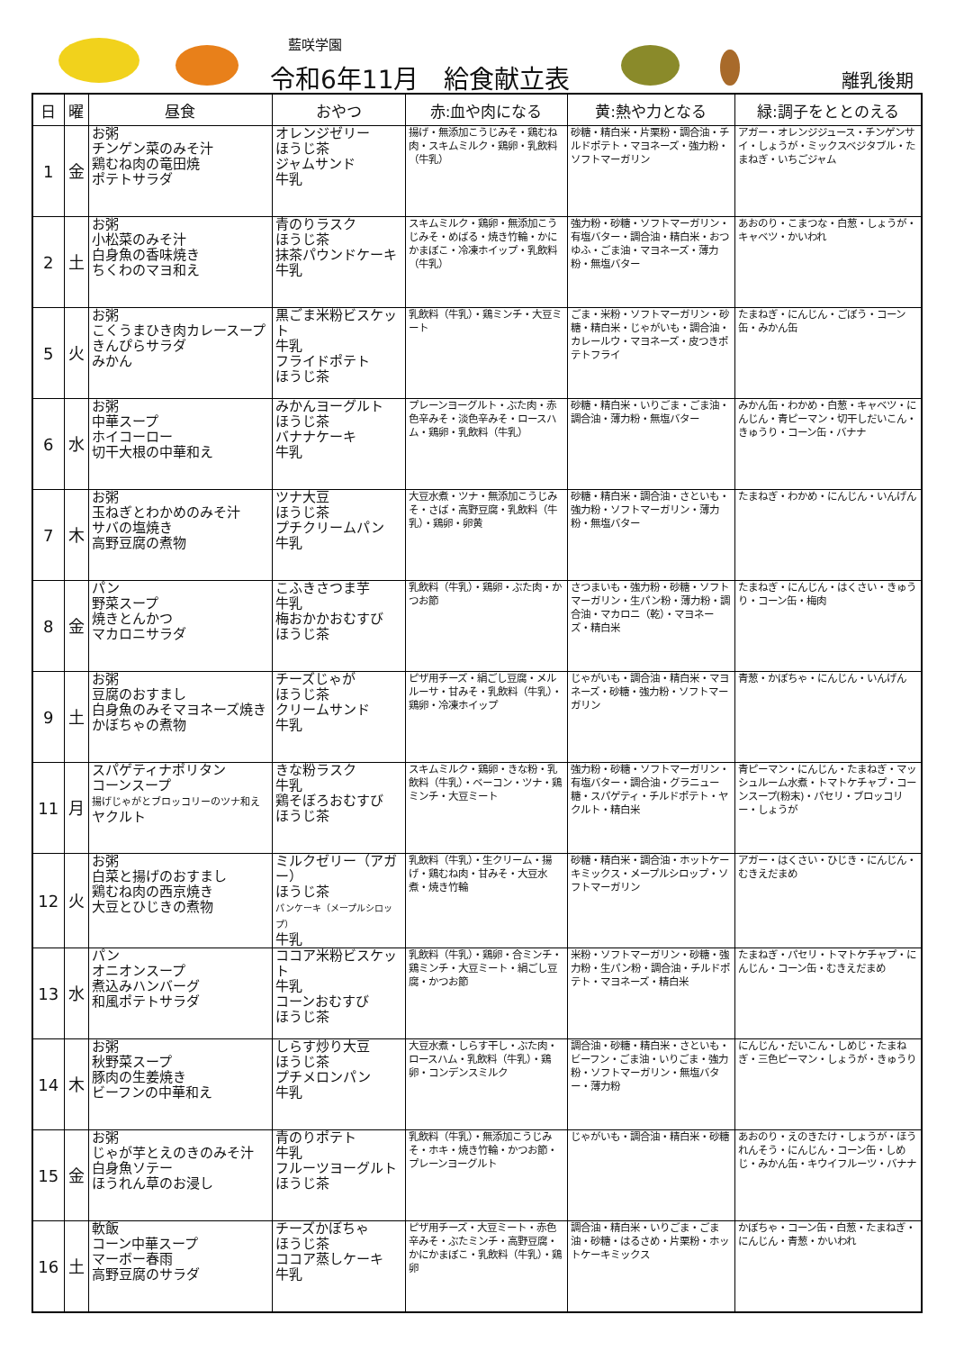藍咲学園
令和6年11月　給食献立表 離乳後期
| 日 | 曜 | 昼食 | おやつ | 赤:血や肉になる | 黄:熱や力となる | 緑:調子をととのえる |
| --- | --- | --- | --- | --- | --- | --- |
| 1 | 金 | お粥 チンゲン菜のみそ汁 鶏むね肉の竜田焼 ポテトサラダ | オレンジゼリー ほうじ茶 ジャムサンド 牛乳 | 揚げ・無添加こうじみそ・鶏むね肉・スキムミルク・鶏卵・乳飲料（牛乳） | 砂糖・精白米・片栗粉・調合油・チルドポテト・マヨネーズ・強力粉・ソフトマーガリン | アガー・オレンジジュース・チンゲンサイ・しょうが・ミックスベジタブル・たまねぎ・いちごジャム |
| 2 | 土 | お粥 小松菜のみそ汁 白身魚の香味焼き ちくわのマヨ和え | 青のりラスク ほうじ茶 抹茶パウンドケーキ 牛乳 | スキムミルク・鶏卵・無添加こうじみそ・めばる・焼き竹輪・かにかまぼこ・冷凍ホイップ・乳飲料（牛乳） | 強力粉・砂糖・ソフトマーガリン・有塩バター・調合油・精白米・おつゆふ・ごま油・マヨネーズ・薄力粉・無塩バター | あおのり・こまつな・白葱・しょうが・キャベツ・かいわれ |
| 5 | 火 | お粥 こくうまひき肉カレースープ きんぴらサラダ みかん | 黒ごま米粉ビスケット 牛乳 フライドポテト ほうじ茶 | 乳飲料（牛乳）・鶏ミンチ・大豆ミート | ごま・米粉・ソフトマーガリン・砂糖・精白米・じゃがいも・調合油・カレールウ・マヨネーズ・皮つきポテトフライ | たまねぎ・にんじん・ごぼう・コーン缶・みかん缶 |
| 6 | 水 | お粥 中華スープ ホイコーロー 切干大根の中華和え | みかんヨーグルト ほうじ茶 バナナケーキ 牛乳 | プレーンヨーグルト・ぶた肉・赤色辛みそ・淡色辛みそ・ロースハム・鶏卵・乳飲料（牛乳） | 砂糖・精白米・いりごま・ごま油・調合油・薄力粉・無塩バター | みかん缶・わかめ・白葱・キャベツ・にんじん・青ピーマン・切干しだいこん・きゅうり・コーン缶・バナナ |
| 7 | 木 | お粥 玉ねぎとわかめのみそ汁 サバの塩焼き 高野豆腐の煮物 | ツナ大豆 ほうじ茶 プチクリームパン 牛乳 | 大豆水煮・ツナ・無添加こうじみそ・さば・高野豆腐・乳飲料（牛乳）・鶏卵・卵黄 | 砂糖・精白米・調合油・さといも・強力粉・ソフトマーガリン・薄力粉・無塩バター | たまねぎ・わかめ・にんじん・いんげん |
| 8 | 金 | パン 野菜スープ 焼きとんかつ マカロニサラダ | こふきさつま芋 牛乳 梅おかかおむすび ほうじ茶 | 乳飲料（牛乳）・鶏卵・ぶた肉・かつお節 | さつまいも・強力粉・砂糖・ソフトマーガリン・生パン粉・薄力粉・調合油・マカロニ（乾）・マヨネーズ・精白米 | たまねぎ・にんじん・はくさい・きゅうり・コーン缶・梅肉 |
| 9 | 土 | お粥 豆腐のおすまし 白身魚のみそマヨネーズ焼き かぼちゃの煮物 | チーズじゃが ほうじ茶 クリームサンド 牛乳 | ピザ用チーズ・絹ごし豆腐・メルルーサ・甘みそ・乳飲料（牛乳）・鶏卵・冷凍ホイップ | じゃがいも・調合油・精白米・マヨネーズ・砂糖・強力粉・ソフトマーガリン | 青葱・かぼちゃ・にんじん・いんげん |
| 11 | 月 | スパゲティナポリタン コーンスープ 揚げじゃがとブロッコリーのツナ和え ヤクルト | きな粉ラスク 牛乳 鶏そぼろおむすび ほうじ茶 | スキムミルク・鶏卵・きな粉・乳飲料（牛乳）・ベーコン・ツナ・鶏ミンチ・大豆ミート | 強力粉・砂糖・ソフトマーガリン・有塩バター・調合油・グラニュー糖・スパゲティ・チルドポテト・ヤクルト・精白米 | 青ピーマン・にんじん・たまねぎ・マッシュルーム水煮・トマトケチャプ・コーンスープ(粉末)・パセリ・ブロッコリー・しょうが |
| 12 | 火 | お粥 白菜と揚げのおすまし 鶏むね肉の西京焼き 大豆とひじきの煮物 | ミルクゼリー（アガー） ほうじ茶 パンケーキ（メープルシロップ） 牛乳 | 乳飲料（牛乳）・生クリーム・揚げ・鶏むね肉・甘みそ・大豆水煮・焼き竹輪 | 砂糖・精白米・調合油・ホットケーキミックス・メープルシロップ・ソフトマーガリン | アガー・はくさい・ひじき・にんじん・むきえだまめ |
| 13 | 水 | パン オニオンスープ 煮込みハンバーグ 和風ポテトサラダ | ココア米粉ビスケット 牛乳 コーンおむすび ほうじ茶 | 乳飲料（牛乳）・鶏卵・合ミンチ・鶏ミンチ・大豆ミート・絹ごし豆腐・かつお節 | 米粉・ソフトマーガリン・砂糖・強力粉・生パン粉・調合油・チルドポテト・マヨネーズ・精白米 | たまねぎ・パセリ・トマトケチャプ・にんじん・コーン缶・むきえだまめ |
| 14 | 木 | お粥 秋野菜スープ 豚肉の生姜焼き ビーフンの中華和え | しらす炒り大豆 ほうじ茶 プチメロンパン 牛乳 | 大豆水煮・しらす干し・ぶた肉・ロースハム・乳飲料（牛乳）・鶏卵・コンデンスミルク | 調合油・砂糖・精白米・さといも・ビーフン・ごま油・いりごま・強力粉・ソフトマーガリン・無塩バター・薄力粉 | にんじん・だいこん・しめじ・たまねぎ・三色ピーマン・しょうが・きゅうり |
| 15 | 金 | お粥 じゃが芋とえのきのみそ汁 白身魚ソテー ほうれん草のお浸し | 青のりポテト 牛乳 フルーツヨーグルト ほうじ茶 | 乳飲料（牛乳）・無添加こうじみそ・ホキ・焼き竹輪・かつお節・プレーンヨーグルト | じゃがいも・調合油・精白米・砂糖 | あおのり・えのきたけ・しょうが・ほうれんそう・にんじん・コーン缶・しめじ・みかん缶・キウイフルーツ・バナナ |
| 16 | 土 | 軟飯 コーン中華スープ マーボー春雨 高野豆腐のサラダ | チーズかぼちゃ ほうじ茶 ココア蒸しケーキ 牛乳 | ピザ用チーズ・大豆ミート・赤色辛みそ・ぶたミンチ・高野豆腐・かにかまぼこ・乳飲料（牛乳）・鶏卵 | 調合油・精白米・いりごま・ごま油・砂糖・はるさめ・片栗粉・ホットケーキミックス | かぼちゃ・コーン缶・白葱・たまねぎ・にんじん・青葱・かいわれ |